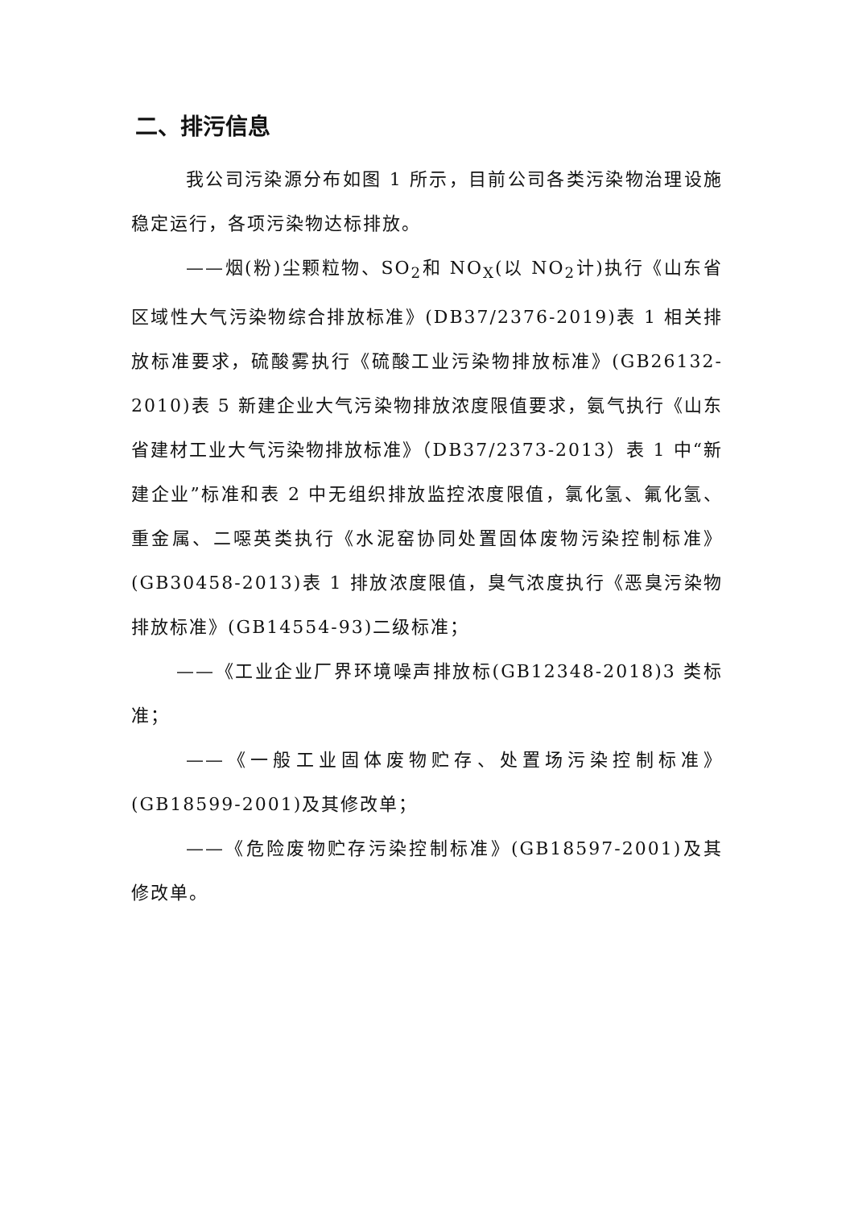二、排污信息
我公司污染源分布如图 1 所示，目前公司各类污染物治理设施稳定运行，各项污染物达标排放。
——烟(粉)尘颗粒物、SO<sub>2</sub>和 NO<sub>X</sub>(以 NO<sub>2</sub>计)执行《山东省区域性大气污染物综合排放标准》(DB37/2376-2019)表 1 相关排放标准要求，硫酸雾执行《硫酸工业污染物排放标准》(GB26132-2010)表 5 新建企业大气污染物排放浓度限值要求，氨气执行《山东省建材工业大气污染物排放标准》（DB37/2373-2013）表 1 中“新建企业”标准和表 2 中无组织排放监控浓度限值，氯化氢、氟化氢、重金属、二噁英类执行《水泥窑协同处置固体废物污染控制标准》(GB30458-2013)表 1 排放浓度限值，臭气浓度执行《恶臭污染物排放标准》(GB14554-93)二级标准；
——《工业企业厂界环境噪声排放标(GB12348-2018)3 类标准；
——《一般工业固体废物贮存、处置场污染控制标准》(GB18599-2001)及其修改单；
——《危险废物贮存污染控制标准》(GB18597-2001)及其修改单。